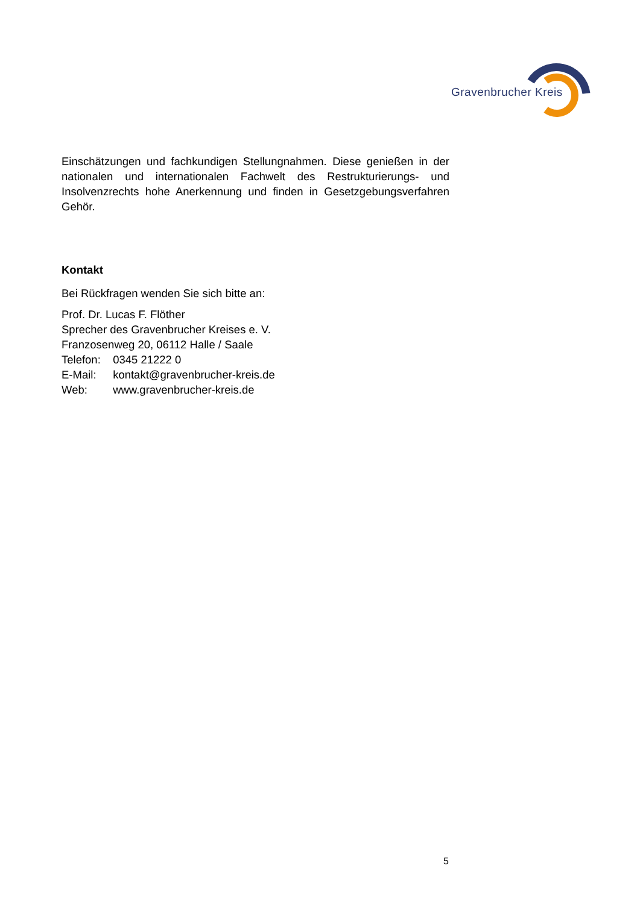Gravenbrucher Kreis
Einschätzungen und fachkundigen Stellungnahmen. Diese genießen in der nationalen und internationalen Fachwelt des Restrukturierungs- und Insolvenzrechts hohe Anerkennung und finden in Gesetzgebungsverfahren Gehör.
Kontakt
Bei Rückfragen wenden Sie sich bitte an:
Prof. Dr. Lucas F. Flöther
Sprecher des Gravenbrucher Kreises e. V.
Franzosenweg 20, 06112 Halle / Saale
Telefon: 0345 21222 0
E-Mail: kontakt@gravenbrucher-kreis.de
Web: www.gravenbrucher-kreis.de
5